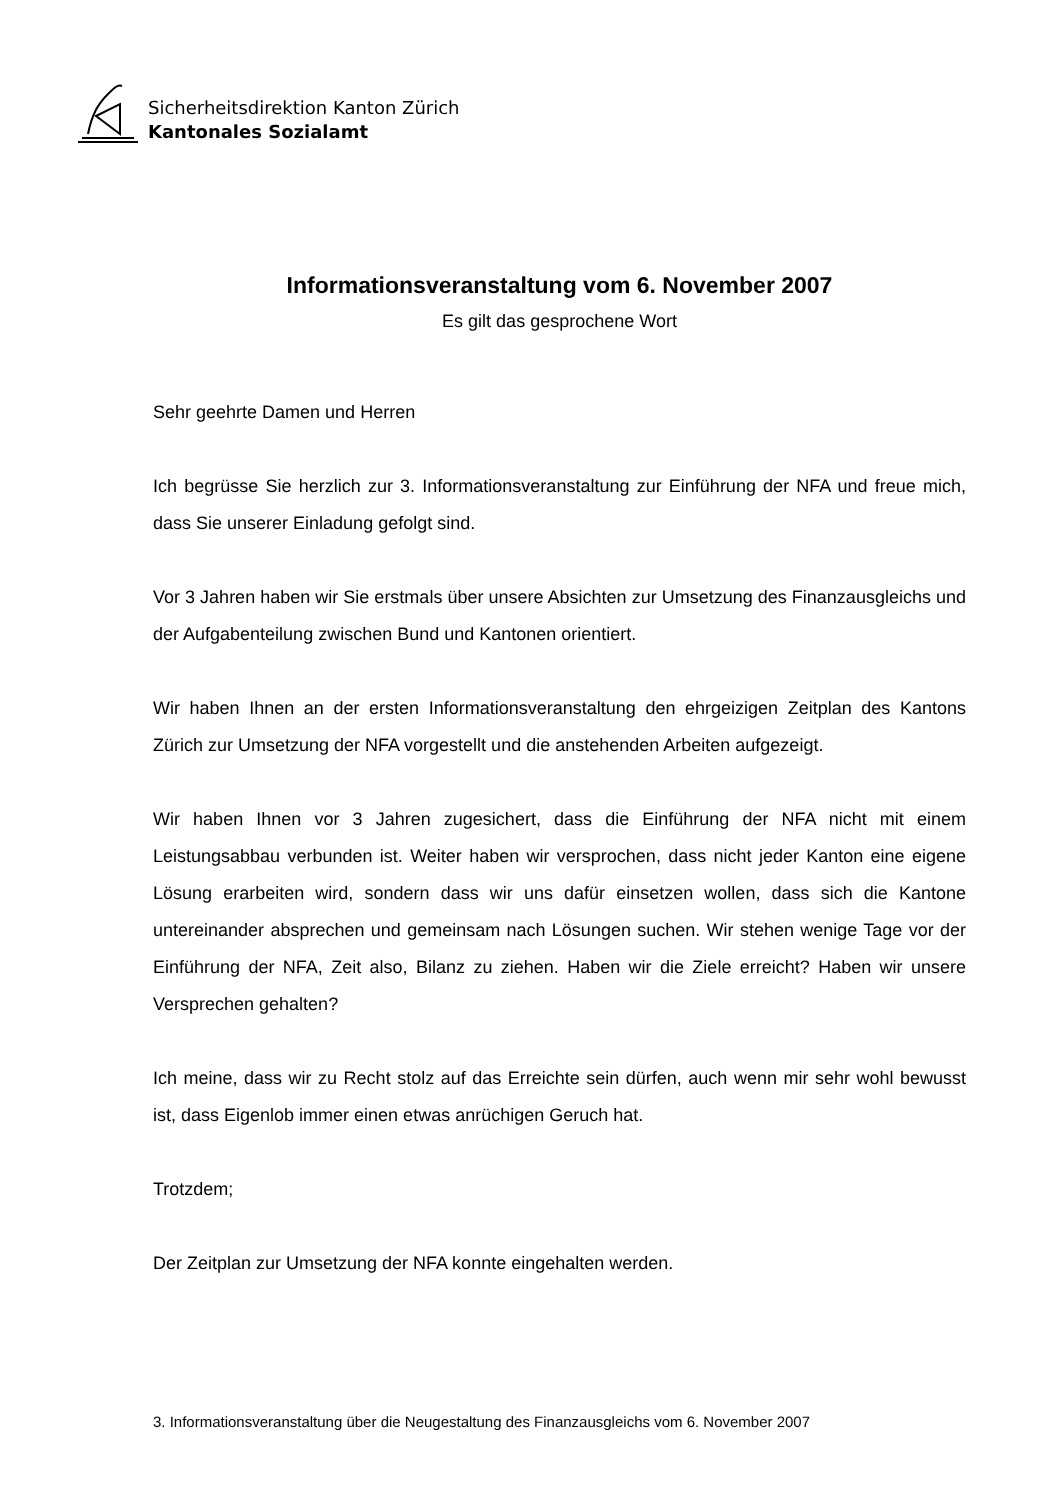Sicherheitsdirektion Kanton Zürich
Kantonales Sozialamt
Informationsveranstaltung vom 6. November 2007
Es gilt das gesprochene Wort
Sehr geehrte Damen und Herren
Ich begrüsse Sie herzlich zur 3. Informationsveranstaltung zur Einführung der NFA und freue mich, dass Sie unserer Einladung gefolgt sind.
Vor 3 Jahren haben wir Sie erstmals über unsere Absichten zur Umsetzung des Finanzausgleichs und der Aufgabenteilung zwischen Bund und Kantonen orientiert.
Wir haben Ihnen an der ersten Informationsveranstaltung den ehrgeizigen Zeitplan des Kantons Zürich zur Umsetzung der NFA vorgestellt und die anstehenden Arbeiten aufgezeigt.
Wir haben Ihnen vor 3 Jahren zugesichert, dass die Einführung der NFA nicht mit einem Leistungsabbau verbunden ist. Weiter haben wir versprochen, dass nicht jeder Kanton eine eigene Lösung erarbeiten wird, sondern dass wir uns dafür einsetzen wollen, dass sich die Kantone untereinander absprechen und gemeinsam nach Lösungen suchen. Wir stehen wenige Tage vor der Einführung der NFA, Zeit also, Bilanz zu ziehen. Haben wir die Ziele erreicht? Haben wir unsere Versprechen gehalten?
Ich meine, dass wir zu Recht stolz auf das Erreichte sein dürfen, auch wenn mir sehr wohl bewusst ist, dass Eigenlob immer einen etwas anrüchigen Geruch hat.
Trotzdem;
Der Zeitplan zur Umsetzung der NFA konnte eingehalten werden.
3. Informationsveranstaltung über die Neugestaltung des Finanzausgleichs vom 6. November 2007